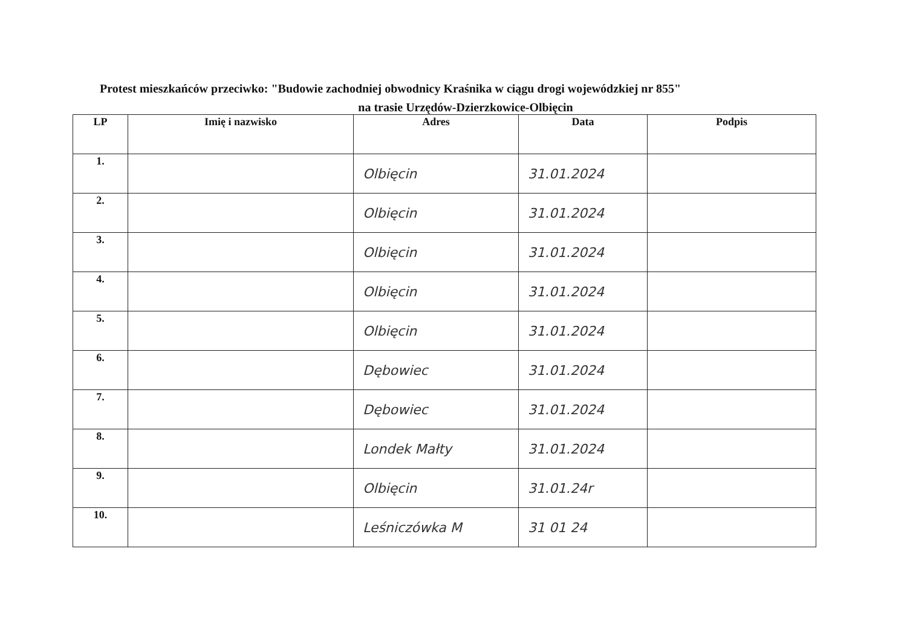Protest mieszkańców przeciwko: "Budowie zachodniej obwodnicy Kraśnika w ciągu drogi wojewódzkiej nr 855"
na trasie Urzędów-Dzierzkowice-Olbięcin
| LP | Imię i nazwisko | Adres | Data | Podpis |
| --- | --- | --- | --- | --- |
| 1. | | Olbięcin | 31.01.2024 | |
| 2. | | Olbięcin | 31.01.2024 | |
| 3. | | Olbięcin | 31.01.2024 | |
| 4. | | Olbięcin | 31.01.2024 | |
| 5. | | Olbięcin | 31.01.2024 | |
| 6. | | Dębowiec | 31.01.2024 | |
| 7. | | Dębowiec | 31.01.2024 | |
| 8. | | Londek Małty | 31.01.2024 | |
| 9. | | Olbięcin | 31.01.24r | |
| 10. | | Leśniczówka M | 31 01 24 | |